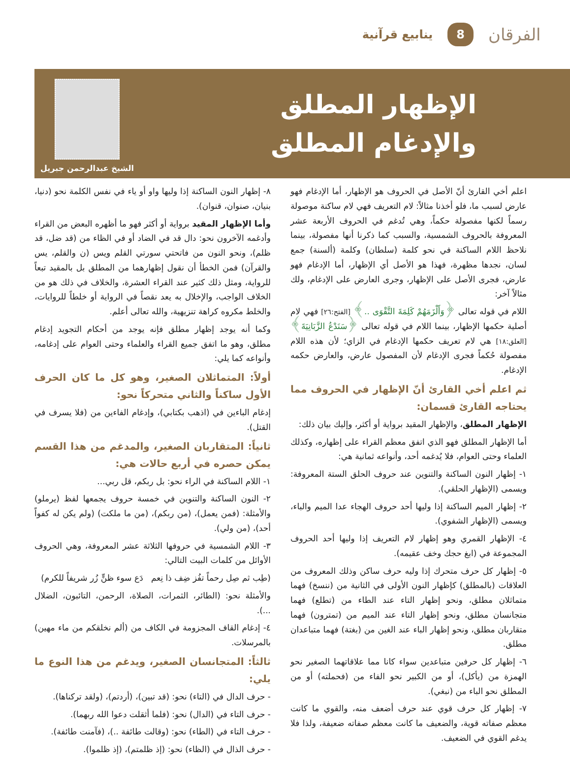الفرقان 8 ينابيع قرآنية
الإظهار المطلق
والإدغام المطلق
الشيخ عبدالرحمن جبريل
اعلم أخي القارئ أنّ الأصل في الحروف هو الإظهار، أما الإدغام فهو عارض لسبب ما، فلو أخذنا مثالاً: لام التعريف فهي لام ساكنة موصولة رسماً لكنها مفصولة حكماً، وهي تُدغم في الحروف الأربعة عشر المعروفة بالحروف الشمسية، والسبب كما ذكرنا أنها مفصولة، بينما نلاحظ اللام الساكنة في نحو كلمة (سلطان) وكلمة (ألسنة) جمع لسان، نجدها مظهرة، فهذا هو الأصل أي الإظهار، أما الإدغام فهو عارض، فجرى الأصل على الإظهار، وجرى العارض على الإدغام، ولك مثالاً آخر:
اللام في قوله تعالى ﴿وَأَلْزَمَهُمْ كَلِمَةَ التَّقْوَى ..﴾ [الفتح:٢٦] فهي لام أصلية حكمها الإظهار، بينما اللام في قوله تعالى ﴿سَنَدْعُ الزَّبَانِيَةَ﴾ [العلق:١٨] هي لام تعريف حكمها الإدغام في الزاي؛ لأن هذه اللام مفصولة حُكماً فجرى الإدغام لأن المفصول عارض، والعارض حكمه الإدغام.
ثم اعلم أخي القارئ أنّ الإظهار في الحروف مما يحتاجه القارئ قسمان:
الإظهار المطلق، والإظهار المقيد برواية أو أكثر، وإليك بيان ذلك:
أما الإظهار المطلق فهو الذي اتفق معظم القراء على إظهاره، وكذلك العلماء وحتى العوام، فلا يُدغمه أحد، وأنواعه ثمانية هي:
١- إظهار النون الساكنة والتنوين عند حروف الحلق الستة المعروفة: ويسمى (الإظهار الحلقي).
٢- إظهار الميم الساكنة إذا وليها أحد حروف الهجاء عدا الميم والباء، ويسمى (الإظهار الشفوي).
٤- الإظهار القمري وهو إظهار لام التعريف إذا وليها أحد الحروف المجموعة في (ابغ حجك وخف عقيمه).
٥- إظهار كل حرف متحرك إذا وليه حرف ساكن وذلك المعروف من العلاقات (بالمطلق) كإظهار النون الأولى في الثانية من (ننسخ) فهما متماثلان مطلق، ونحو إظهار التاء عند الطاء من (تطلع) فهما متجانسان مطلق، ونحو إظهار التاء عند الميم من (تمترون) فهما متقاربان مطلق، ونحو إظهار الباء عند الغين من (بغتة) فهما متباعدان مطلق.
٦- إظهار كل حرفين متباعدين سواء كانا مما علاقاتهما الصغير نحو الهمزة من (يأكل)، أو من الكبير نحو الفاء من (فحملته) أو من المطلق نحو الباء من (نبغي).
٧- إظهار كل حرف قوي عند حرف أضعف منه، والقوي ما كانت معظم صفاته قوية، والضعيف ما كانت معظم صفاته ضعيفة، ولذا فلا يدغم القوي في الضعيف.
٨- إظهار النون الساكنة إذا وليها واو أو ياء في نفس الكلمة نحو (دنيا، بنيان، صنوان، قنوان).
وأما الإظهار المقيد برواية أو أكثر فهو ما أظهره البعض من القراء وأدغمه الآخرون نحو: دال قد في الضاد أو في الظاء من (قد ضل، قد ظلم)، ونحو النون من فاتحتي سورتي القلم ويس (ن والقلم، يس والقرآن) فمن الخطأ أن نقول إظهارهما من المطلق بل بالمقيد تبعاً للرواية، ومثل ذلك كثير عند القراء العشرة، والخلاف في ذلك هو من الخلاف الواجب، والإخلال به يعد نقصاً في الرواية أو خلطاً للروايات، والخلط مكروه كراهة تنزيهية، والله تعالى أعلم.
وكما أنه يوجد إظهار مطلق فإنه يوجد من أحكام التجويد إدغام مطلق، وهو ما اتفق جميع القراء والعلماء وحتى العوام على إدغامه، وأنواعه كما يلي:
أولاً: المتماثلان الصغير، وهو كل ما كان الحرف الأول ساكناً والثاني متحركاً نحو:
إدغام الباءين في (اذهب بكتابي)، وإدغام الفاءين من (فلا يسرف في القتل).
ثانياً: المتقاربان الصغير، والمدغم من هذا القسم يمكن حصره في أربع حالات هي:
١- اللام الساكنة في الراء نحو: بل ربكم، قل ربي...
٢- النون الساكنة والتنوين في خمسة حروف يجمعها لفظ (يرملو) والأمثلة: (فمن يعمل)، (من ربكم)، (من ما ملكت) (ولم يكن له كفواً أحد)، (من ولي).
٣- اللام الشمسية في حروفها الثلاثة عشر المعروفة، وهي الحروف الأوائل من كلمات البيت التالي:
(طِب ثم صِل رحماً تفُز ضِف ذا نِعم دَع سوء ظنٍّ زُر شريفاً للكرم)
والأمثلة نحو: (الطائر، الثمرات، الصلاة، الرحمن، التائبون، الضلال ...).
٤- إدغام القاف المجزومة في الكاف من (ألم نخلقكم من ماء مهين) بالمرسلات.
ثالثاً: المتجانسان الصغير، ويدغم من هذا النوع ما يلي:
- حرف الدال في (التاء) نحو: (قد تبين)، (أردتم)، (ولقد تركناها).
- حرف التاء في (الدال) نحو: (فلما أثقلت دعوا الله ربهما).
- حرف التاء في (الطاء) نحو: (وقالت طائفة ..)، (فآمنت طائفة).
- حرف الذال في (الظاء) نحو: (إذ ظلمتم)، (إذ ظلموا).